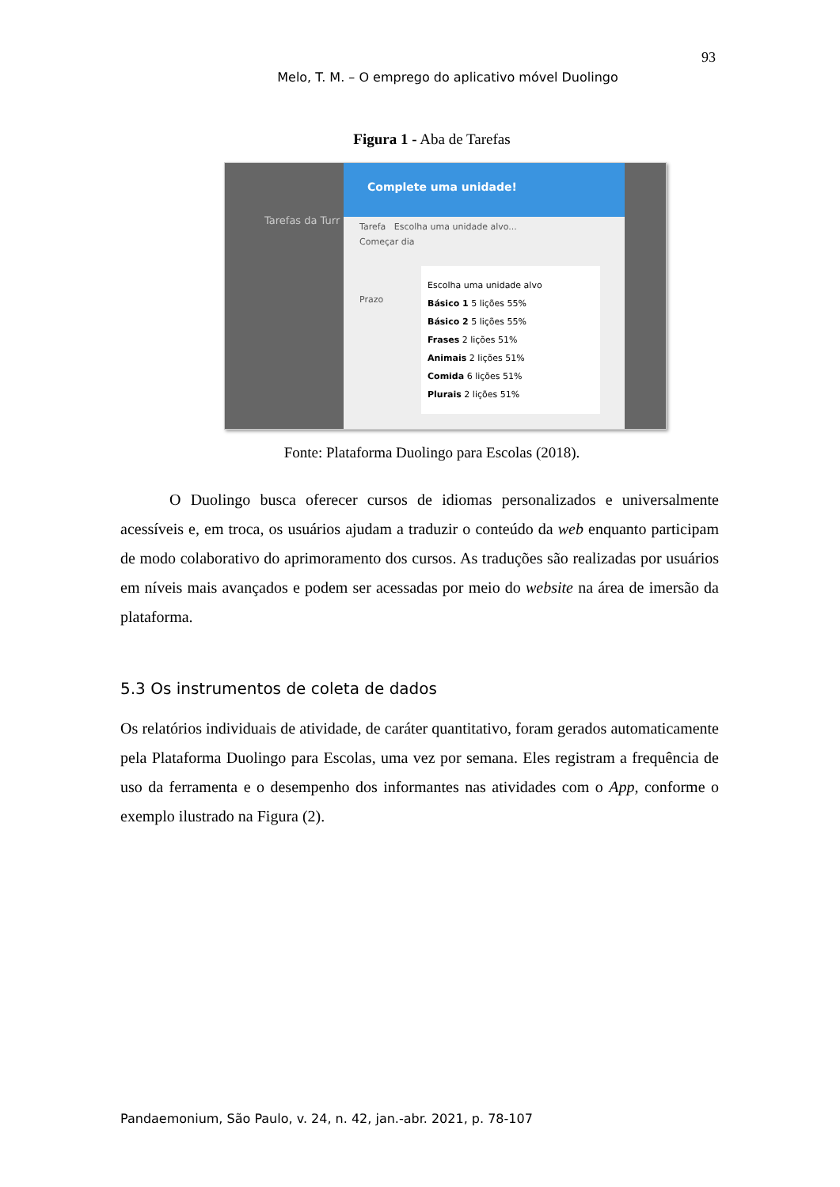93
Melo, T. M. – O emprego do aplicativo móvel Duolingo
Figura 1 - Aba de Tarefas
Tarefas da Turr
Complete uma unidade!
Tarefa Escolha uma unidade alvo...
Começar dia
Prazo
Escolha uma unidade alvo
Básico 1 5 lições 55%
Básico 2 5 lições 55%
Frases 2 lições 51%
Animais 2 lições 51%
Comida 6 lições 51%
Plurais 2 lições 51%
Fonte: Plataforma Duolingo para Escolas (2018).
O Duolingo busca oferecer cursos de idiomas personalizados e universalmente acessíveis e, em troca, os usuários ajudam a traduzir o conteúdo da web enquanto participam de modo colaborativo do aprimoramento dos cursos. As traduções são realizadas por usuários em níveis mais avançados e podem ser acessadas por meio do website na área de imersão da plataforma.
5.3 Os instrumentos de coleta de dados
Os relatórios individuais de atividade, de caráter quantitativo, foram gerados automaticamente pela Plataforma Duolingo para Escolas, uma vez por semana. Eles registram a frequência de uso da ferramenta e o desempenho dos informantes nas atividades com o App, conforme o exemplo ilustrado na Figura (2).
Pandaemonium, São Paulo, v. 24, n. 42, jan.-abr. 2021, p. 78-107